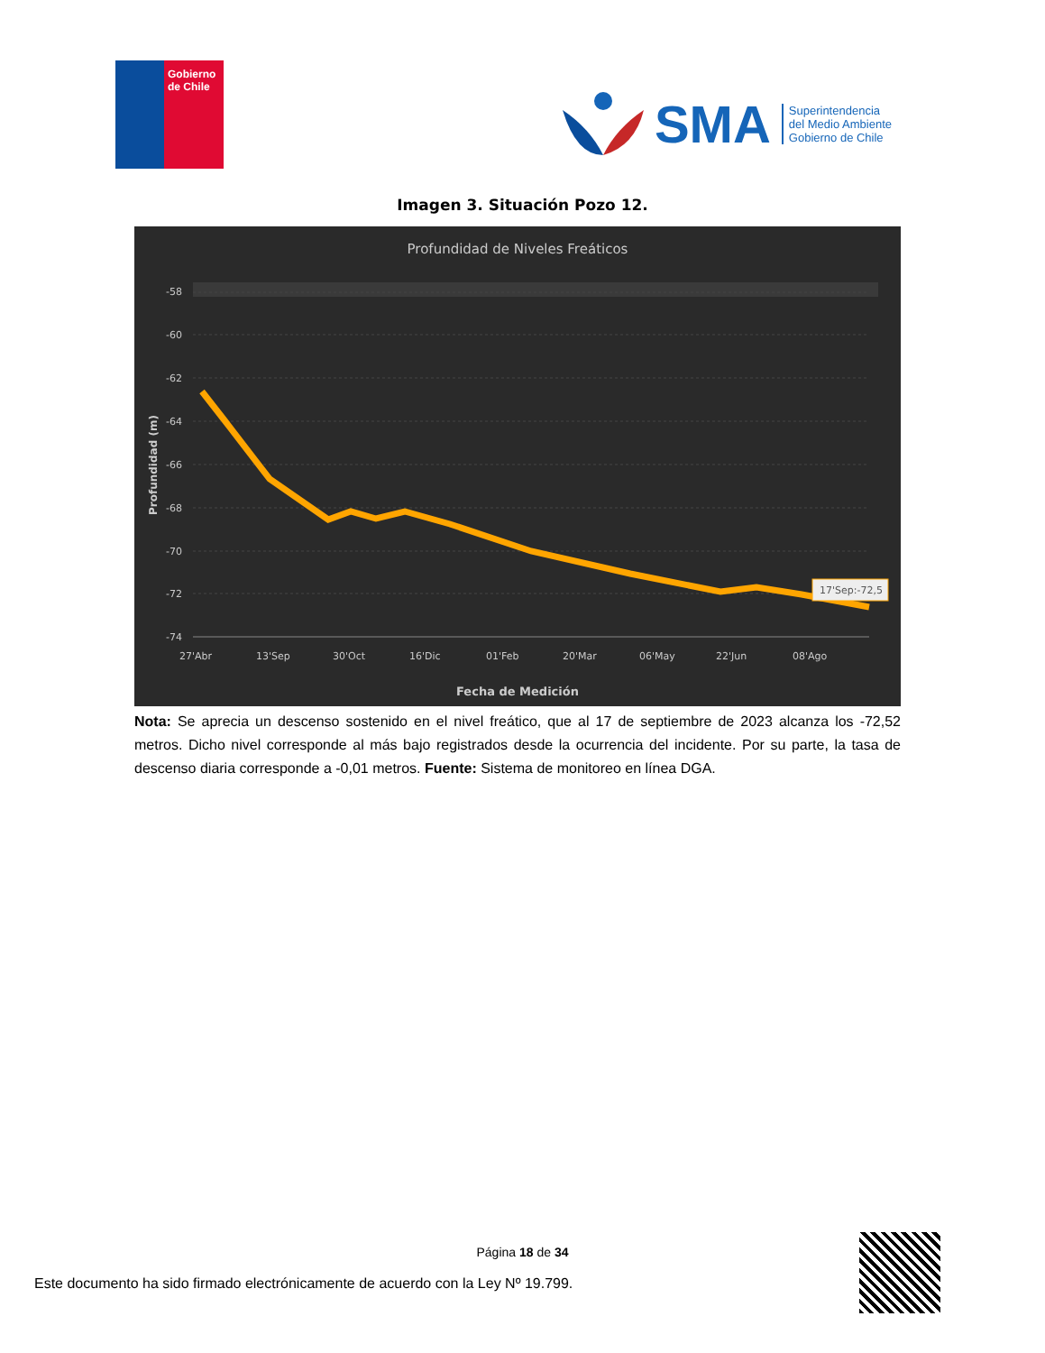Gobierno de Chile
SMA
Superintendencia
del Medio Ambiente
Gobierno de Chile
Imagen 3. Situación Pozo 12.
Profundidad de Niveles Freáticos
-58
-60
-62
-64
-66
-68
-70
-72
-74
27'Abr
13'Sep
30'Oct
16'Dic
01'Feb
20'Mar
06'May
22'Jun
08'Ago
Fecha de Medición
Profundidad (m)
17'Sep:-72,5
Nota: Se aprecia un descenso sostenido en el nivel freático, que al 17 de septiembre de 2023 alcanza los -72,52 metros. Dicho nivel corresponde al más bajo registrados desde la ocurrencia del incidente. Por su parte, la tasa de descenso diaria corresponde a -0,01 metros. Fuente: Sistema de monitoreo en línea DGA.
Página 18 de 34
Este documento ha sido firmado electrónicamente de acuerdo con la Ley Nº 19.799.